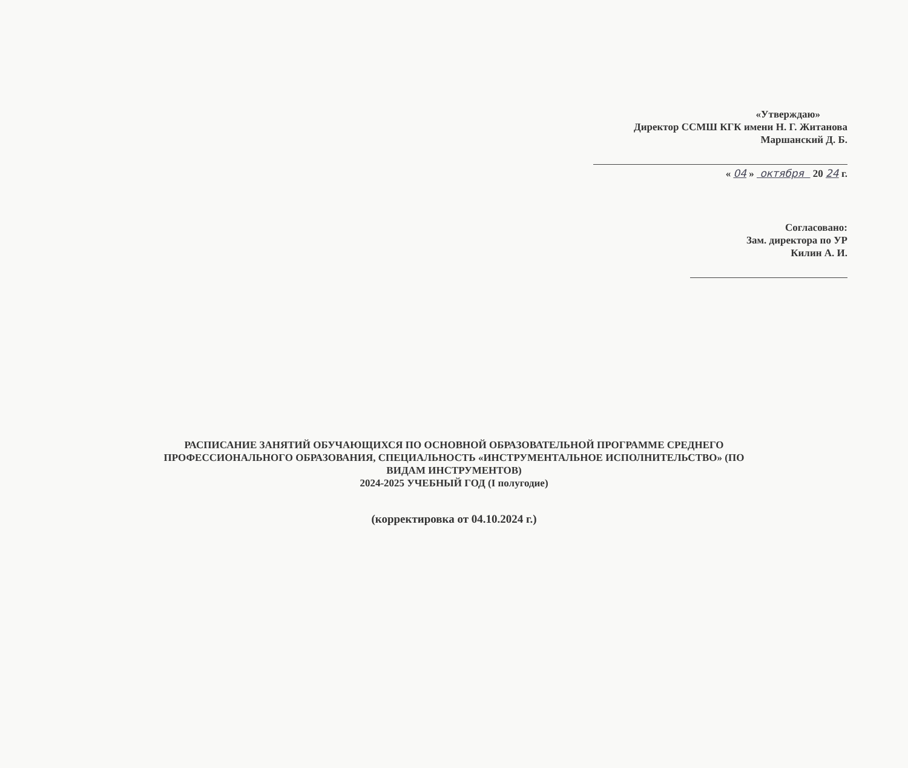«Утверждаю»
Директор ССМШ КГК имени Н. Г. Житанова
Маршанский Д. Б.
« 04 » октября 20 24 г.
Согласовано:
Зам. директора по УР
Килин А. И.
РАСПИСАНИЕ ЗАНЯТИЙ ОБУЧАЮЩИХСЯ ПО ОСНОВНОЙ ОБРАЗОВАТЕЛЬНОЙ ПРОГРАММЕ СРЕДНЕГО
ПРОФЕССИОНАЛЬНОГО ОБРАЗОВАНИЯ, СПЕЦИАЛЬНОСТЬ «ИНСТРУМЕНТАЛЬНОЕ ИСПОЛНИТЕЛЬСТВО» (ПО
ВИДАМ ИНСТРУМЕНТОВ)
2024-2025 УЧЕБНЫЙ ГОД (I полугодие)
(корректировка от 04.10.2024 г.)